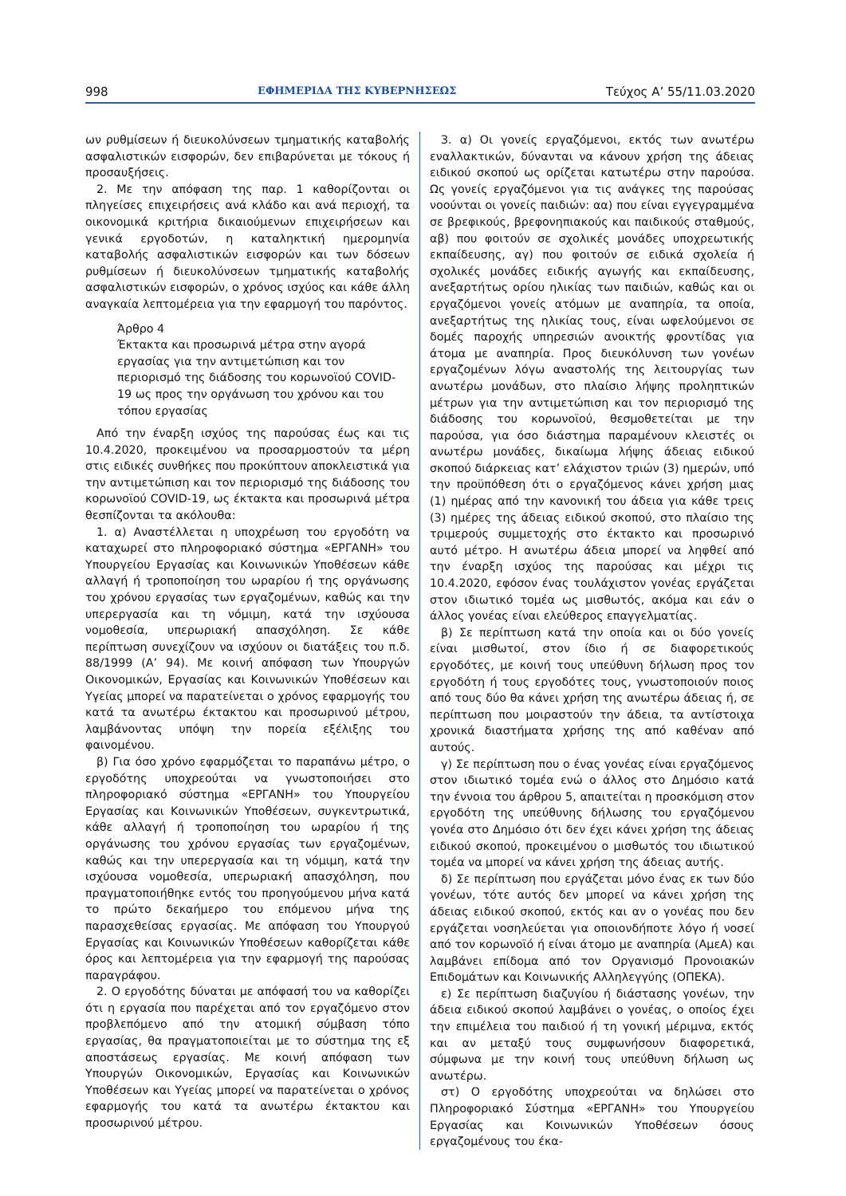998 ΕΦΗΜΕΡΙΔΑ ΤΗΣ ΚΥΒΕΡΝΗΣΕΩΣ Τεύχος A’ 55/11.03.2020
ων ρυθμίσεων ή διευκολύνσεων τμηματικής καταβολής ασφαλιστικών εισφορών, δεν επιβαρύνεται με τόκους ή προσαυξήσεις.
2. Με την απόφαση της παρ. 1 καθορίζονται οι πληγείσες επιχειρήσεις ανά κλάδο και ανά περιοχή, τα οικονομικά κριτήρια δικαιούμενων επιχειρήσεων και γενικά εργοδοτών, η καταληκτική ημερομηνία καταβολής ασφαλιστικών εισφορών και των δόσεων ρυθμίσεων ή διευκολύνσεων τμηματικής καταβολής ασφαλιστικών εισφορών, ο χρόνος ισχύος και κάθε άλλη αναγκαία λεπτομέρεια για την εφαρμογή του παρόντος.
Άρθρο 4
Έκτακτα και προσωρινά μέτρα στην αγορά εργασίας για την αντιμετώπιση και τον περιορισμό της διάδοσης του κορωνοϊού COVID-19 ως προς την οργάνωση του χρόνου και του τόπου εργασίας
Από την έναρξη ισχύος της παρούσας έως και τις 10.4.2020, προκειμένου να προσαρμοστούν τα μέρη στις ειδικές συνθήκες που προκύπτουν αποκλειστικά για την αντιμετώπιση και τον περιορισμό της διάδοσης του κορωνοϊού COVID-19, ως έκτακτα και προσωρινά μέτρα θεσπίζονται τα ακόλουθα:
1. α) Αναστέλλεται η υποχρέωση του εργοδότη να καταχωρεί στο πληροφοριακό σύστημα «ΕΡΓΑΝΗ» του Υπουργείου Εργασίας και Κοινωνικών Υποθέσεων κάθε αλλαγή ή τροποποίηση του ωραρίου ή της οργάνωσης του χρόνου εργασίας των εργαζομένων, καθώς και την υπερεργασία και τη νόμιμη, κατά την ισχύουσα νομοθεσία, υπερωριακή απασχόληση. Σε κάθε περίπτωση συνεχίζουν να ισχύουν οι διατάξεις του π.δ. 88/1999 (Α’ 94). Με κοινή απόφαση των Υπουργών Οικονομικών, Εργασίας και Κοινωνικών Υποθέσεων και Υγείας μπορεί να παρατείνεται ο χρόνος εφαρμογής του κατά τα ανωτέρω έκτακτου και προσωρινού μέτρου, λαμβάνοντας υπόψη την πορεία εξέλιξης του φαινομένου.
β) Για όσο χρόνο εφαρμόζεται το παραπάνω μέτρο, ο εργοδότης υποχρεούται να γνωστοποιήσει στο πληροφοριακό σύστημα «ΕΡΓΑΝΗ» του Υπουργείου Εργασίας και Κοινωνικών Υποθέσεων, συγκεντρωτικά, κάθε αλλαγή ή τροποποίηση του ωραρίου ή της οργάνωσης του χρόνου εργασίας των εργαζομένων, καθώς και την υπερεργασία και τη νόμιμη, κατά την ισχύουσα νομοθεσία, υπερωριακή απασχόληση, που πραγματοποιήθηκε εντός του προηγούμενου μήνα κατά το πρώτο δεκαήμερο του επόμενου μήνα της παρασχεθείσας εργασίας. Με απόφαση του Υπουργού Εργασίας και Κοινωνικών Υποθέσεων καθορίζεται κάθε όρος και λεπτομέρεια για την εφαρμογή της παρούσας παραγράφου.
2. Ο εργοδότης δύναται με απόφασή του να καθορίζει ότι η εργασία που παρέχεται από τον εργαζόμενο στον προβλεπόμενο από την ατομική σύμβαση τόπο εργασίας, θα πραγματοποιείται με το σύστημα της εξ αποστάσεως εργασίας. Με κοινή απόφαση των Υπουργών Οικονομικών, Εργασίας και Κοινωνικών Υποθέσεων και Υγείας μπορεί να παρατείνεται ο χρόνος εφαρμογής του κατά τα ανωτέρω έκτακτου και προσωρινού μέτρου.
3. α) Οι γονείς εργαζόμενοι, εκτός των ανωτέρω εναλλακτικών, δύνανται να κάνουν χρήση της άδειας ειδικού σκοπού ως ορίζεται κατωτέρω στην παρούσα. Ως γονείς εργαζόμενοι για τις ανάγκες της παρούσας νοούνται οι γονείς παιδιών: αα) που είναι εγγεγραμμένα σε βρεφικούς, βρεφονηπιακούς και παιδικούς σταθμούς, αβ) που φοιτούν σε σχολικές μονάδες υποχρεωτικής εκπαίδευσης, αγ) που φοιτούν σε ειδικά σχολεία ή σχολικές μονάδες ειδικής αγωγής και εκπαίδευσης, ανεξαρτήτως ορίου ηλικίας των παιδιών, καθώς και οι εργαζόμενοι γονείς ατόμων με αναπηρία, τα οποία, ανεξαρτήτως της ηλικίας τους, είναι ωφελούμενοι σε δομές παροχής υπηρεσιών ανοικτής φροντίδας για άτομα με αναπηρία. Προς διευκόλυνση των γονέων εργαζομένων λόγω αναστολής της λειτουργίας των ανωτέρω μονάδων, στο πλαίσιο λήψης προληπτικών μέτρων για την αντιμετώπιση και τον περιορισμό της διάδοσης του κορωνοϊού, θεσμοθετείται με την παρούσα, για όσο διάστημα παραμένουν κλειστές οι ανωτέρω μονάδες, δικαίωμα λήψης άδειας ειδικού σκοπού διάρκειας κατ’ ελάχιστον τριών (3) ημερών, υπό την προϋπόθεση ότι ο εργαζόμενος κάνει χρήση μιας (1) ημέρας από την κανονική του άδεια για κάθε τρεις (3) ημέρες της άδειας ειδικού σκοπού, στο πλαίσιο της τριμερούς συμμετοχής στο έκτακτο και προσωρινό αυτό μέτρο. Η ανωτέρω άδεια μπορεί να ληφθεί από την έναρξη ισχύος της παρούσας και μέχρι τις 10.4.2020, εφόσον ένας τουλάχιστον γονέας εργάζεται στον ιδιωτικό τομέα ως μισθωτός, ακόμα και εάν ο άλλος γονέας είναι ελεύθερος επαγγελματίας.
β) Σε περίπτωση κατά την οποία και οι δύο γονείς είναι μισθωτοί, στον ίδιο ή σε διαφορετικούς εργοδότες, με κοινή τους υπεύθυνη δήλωση προς τον εργοδότη ή τους εργοδότες τους, γνωστοποιούν ποιος από τους δύο θα κάνει χρήση της ανωτέρω άδειας ή, σε περίπτωση που μοιραστούν την άδεια, τα αντίστοιχα χρονικά διαστήματα χρήσης της από καθέναν από αυτούς.
γ) Σε περίπτωση που ο ένας γονέας είναι εργαζόμενος στον ιδιωτικό τομέα ενώ ο άλλος στο Δημόσιο κατά την έννοια του άρθρου 5, απαιτείται η προσκόμιση στον εργοδότη της υπεύθυνης δήλωσης του εργαζόμενου γονέα στο Δημόσιο ότι δεν έχει κάνει χρήση της άδειας ειδικού σκοπού, προκειμένου ο μισθωτός του ιδιωτικού τομέα να μπορεί να κάνει χρήση της άδειας αυτής.
δ) Σε περίπτωση που εργάζεται μόνο ένας εκ των δύο γονέων, τότε αυτός δεν μπορεί να κάνει χρήση της άδειας ειδικού σκοπού, εκτός και αν ο γονέας που δεν εργάζεται νοσηλεύεται για οποιονδήποτε λόγο ή νοσεί από τον κορωνοϊό ή είναι άτομο με αναπηρία (ΑμεΑ) και λαμβάνει επίδομα από τον Οργανισμό Προνοιακών Επιδομάτων και Κοινωνικής Αλληλεγγύης (ΟΠΕΚΑ).
ε) Σε περίπτωση διαζυγίου ή διάστασης γονέων, την άδεια ειδικού σκοπού λαμβάνει ο γονέας, ο οποίος έχει την επιμέλεια του παιδιού ή τη γονική μέριμνα, εκτός και αν μεταξύ τους συμφωνήσουν διαφορετικά, σύμφωνα με την κοινή τους υπεύθυνη δήλωση ως ανωτέρω.
στ) Ο εργοδότης υποχρεούται να δηλώσει στο Πληροφοριακό Σύστημα «ΕΡΓΑΝΗ» του Υπουργείου Εργασίας και Κοινωνικών Υποθέσεων όσους εργαζομένους του έκα-